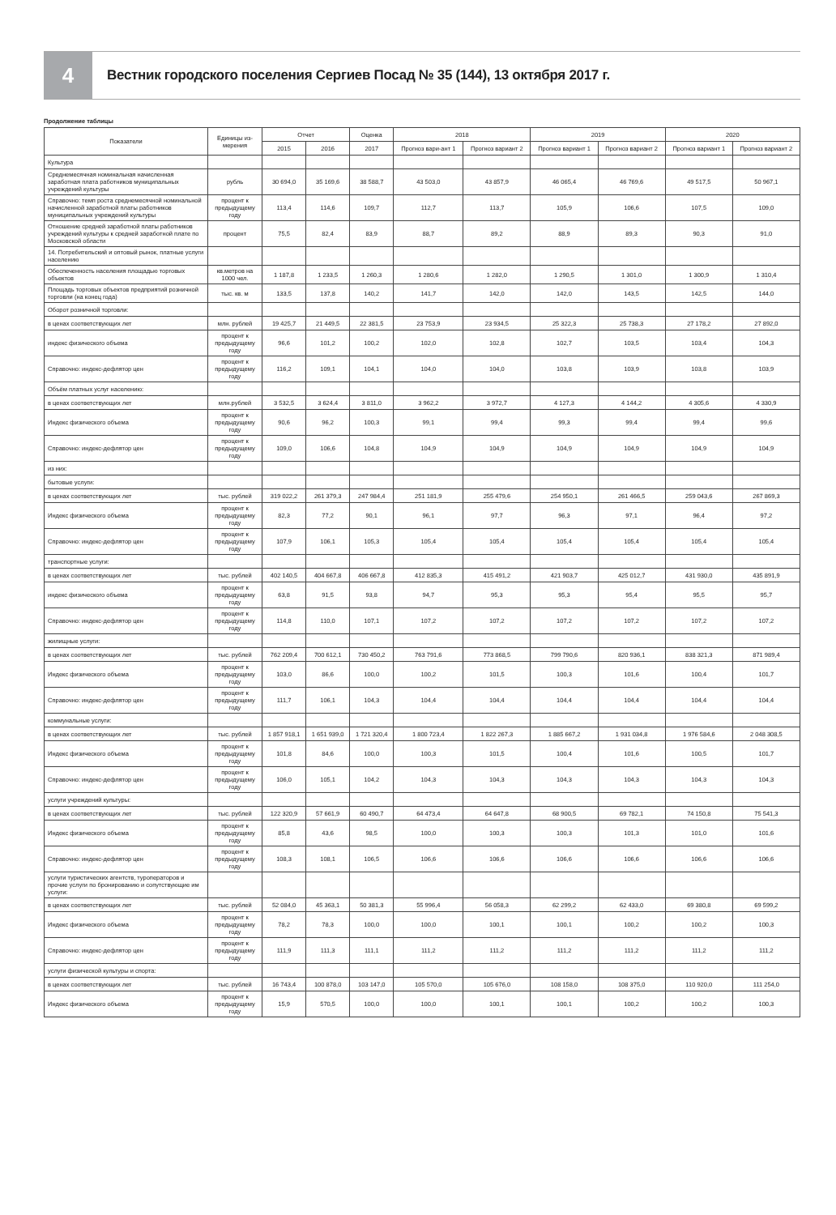4
Вестник городского поселения Сергиев Посад № 35 (144), 13 октября 2017 г.
Продолжение таблицы
| Показатели | Единицы из-мерения | Отчет | | Оценка | 2018 | | 2019 | | 2020 | |
| --- | --- | --- | --- | --- | --- | --- | --- | --- | --- | --- |
| | | 2015 | 2016 | 2017 | Прогноз вари-ант 1 | Прогноз вариант 2 | Прогноз вариант 1 | Прогноз вариант 2 | Прогноз вариант 1 | Прогноз вариант 2 |
| Культура | | | | | | | | | | |
| Среднемесячная номинальная начисленная заработная плата работников муниципальных учреждений культуры | рубль | 30 694,0 | 35 169,6 | 38 588,7 | 43 503,0 | 43 857,9 | 46 065,4 | 46 769,6 | 49 517,5 | 50 967,1 |
| Справочно: темп роста среднемесячной номинальной начисленной заработной платы работников муниципальных учреждений культуры | процент к предыдущему году | 113,4 | 114,6 | 109,7 | 112,7 | 113,7 | 105,9 | 106,6 | 107,5 | 109,0 |
| Отношение средней заработной платы работников учреждений культуры к средней заработной плате по Московской области | процент | 75,5 | 82,4 | 83,9 | 88,7 | 89,2 | 88,9 | 89,3 | 90,3 | 91,0 |
| 14. Потребительский и оптовый рынок, платные услуги населению | | | | | | | | | | |
| Обеспеченность населения площадью торговых объектов | кв.метров на 1000 чел. | 1 187,8 | 1 233,5 | 1 260,3 | 1 280,6 | 1 282,0 | 1 290,5 | 1 301,0 | 1 300,9 | 1 310,4 |
| Площадь торговых объектов предприятий розничной торговли (на конец года) | тыс. кв. м | 133,5 | 137,8 | 140,2 | 141,7 | 142,0 | 142,0 | 143,5 | 142,5 | 144,0 |
| Оборот розничной торговли: | | | | | | | | | | |
| в ценах соответствующих лет | млн. рублей | 19 425,7 | 21 449,5 | 22 381,5 | 23 753,9 | 23 934,5 | 25 322,3 | 25 738,3 | 27 178,2 | 27 892,0 |
| индекс физического объема | процент к предыдущему году | 96,6 | 101,2 | 100,2 | 102,0 | 102,8 | 102,7 | 103,5 | 103,4 | 104,3 |
| Справочно: индекс-дефлятор цен | процент к предыдущему году | 116,2 | 109,1 | 104,1 | 104,0 | 104,0 | 103,8 | 103,9 | 103,8 | 103,9 |
| Объём платных услуг населению: | | | | | | | | | | |
| в ценах соответствующих лет | млн.рублей | 3 532,5 | 3 624,4 | 3 811,0 | 3 962,2 | 3 972,7 | 4 127,3 | 4 144,2 | 4 305,6 | 4 330,9 |
| Индекс физического объема | процент к предыдущему году | 90,6 | 96,2 | 100,3 | 99,1 | 99,4 | 99,3 | 99,4 | 99,4 | 99,6 |
| Справочно: индекс-дефлятор цен | процент к предыдущему году | 109,0 | 106,6 | 104,8 | 104,9 | 104,9 | 104,9 | 104,9 | 104,9 | 104,9 |
| из них: | | | | | | | | | | |
| бытовые услуги: | | | | | | | | | | |
| в ценах соответствующих лет | тыс. рублей | 319 022,2 | 261 379,3 | 247 984,4 | 251 181,9 | 255 479,6 | 254 950,1 | 261 466,5 | 259 043,6 | 267 869,3 |
| Индекс физического объема | процент к предыдущему году | 82,3 | 77,2 | 90,1 | 96,1 | 97,7 | 96,3 | 97,1 | 96,4 | 97,2 |
| Справочно: индекс-дефлятор цен | процент к предыдущему году | 107,9 | 106,1 | 105,3 | 105,4 | 105,4 | 105,4 | 105,4 | 105,4 | 105,4 |
| транспортные услуги: | | | | | | | | | | |
| в ценах соответствующих лет | тыс. рублей | 402 140,5 | 404 667,8 | 406 667,8 | 412 835,3 | 415 491,2 | 421 903,7 | 425 012,7 | 431 930,0 | 435 891,9 |
| индекс физического объема | процент к предыдущему году | 63,8 | 91,5 | 93,8 | 94,7 | 95,3 | 95,3 | 95,4 | 95,5 | 95,7 |
| Справочно: индекс-дефлятор цен | процент к предыдущему году | 114,8 | 110,0 | 107,1 | 107,2 | 107,2 | 107,2 | 107,2 | 107,2 | 107,2 |
| жилищные услуги: | | | | | | | | | | |
| в ценах соответствующих лет | тыс. рублей | 762 209,4 | 700 612,1 | 730 450,2 | 763 791,6 | 773 868,5 | 799 790,6 | 820 936,1 | 838 321,3 | 871 989,4 |
| Индекс физического объема | процент к предыдущему году | 103,0 | 86,6 | 100,0 | 100,2 | 101,5 | 100,3 | 101,6 | 100,4 | 101,7 |
| Справочно: индекс-дефлятор цен | процент к предыдущему году | 111,7 | 106,1 | 104,3 | 104,4 | 104,4 | 104,4 | 104,4 | 104,4 | 104,4 |
| коммунальные услуги: | | | | | | | | | | |
| в ценах соответствующих лет | тыс. рублей | 1 857 918,1 | 1 651 939,0 | 1 721 320,4 | 1 800 723,4 | 1 822 267,3 | 1 885 667,2 | 1 931 034,8 | 1 976 584,6 | 2 048 308,5 |
| Индекс физического объема | процент к предыдущему году | 101,8 | 84,6 | 100,0 | 100,3 | 101,5 | 100,4 | 101,6 | 100,5 | 101,7 |
| Справочно: индекс-дефлятор цен | процент к предыдущему году | 106,0 | 105,1 | 104,2 | 104,3 | 104,3 | 104,3 | 104,3 | 104,3 | 104,3 |
| услуги учреждений культуры: | | | | | | | | | | |
| в ценах соответствующих лет | тыс. рублей | 122 320,9 | 57 661,9 | 60 490,7 | 64 473,4 | 64 647,8 | 68 900,5 | 69 782,1 | 74 150,8 | 75 541,3 |
| Индекс физического объема | процент к предыдущему году | 85,8 | 43,6 | 98,5 | 100,0 | 100,3 | 100,3 | 101,3 | 101,0 | 101,6 |
| Справочно: индекс-дефлятор цен | процент к предыдущему году | 108,3 | 108,1 | 106,5 | 106,6 | 106,6 | 106,6 | 106,6 | 106,6 | 106,6 |
| услуги туристических агентств, туроператоров и прочие услуги по бронированию и сопутствующие им услуги: | | | | | | | | | | |
| в ценах соответствующих лет | тыс. рублей | 52 084,0 | 45 363,1 | 50 381,3 | 55 996,4 | 56 058,3 | 62 299,2 | 62 433,0 | 69 380,8 | 69 599,2 |
| Индекс физического объема | процент к предыдущему году | 78,2 | 78,3 | 100,0 | 100,0 | 100,1 | 100,1 | 100,2 | 100,2 | 100,3 |
| Справочно: индекс-дефлятор цен | процент к предыдущему году | 111,9 | 111,3 | 111,1 | 111,2 | 111,2 | 111,2 | 111,2 | 111,2 | 111,2 |
| услуги физической культуры и спорта: | | | | | | | | | | |
| в ценах соответствующих лет | тыс. рублей | 16 743,4 | 100 878,0 | 103 147,0 | 105 570,0 | 105 676,0 | 108 158,0 | 108 375,0 | 110 920,0 | 111 254,0 |
| Индекс физического объема | процент к предыдущему году | 15,9 | 570,5 | 100,0 | 100,0 | 100,1 | 100,1 | 100,2 | 100,2 | 100,3 |